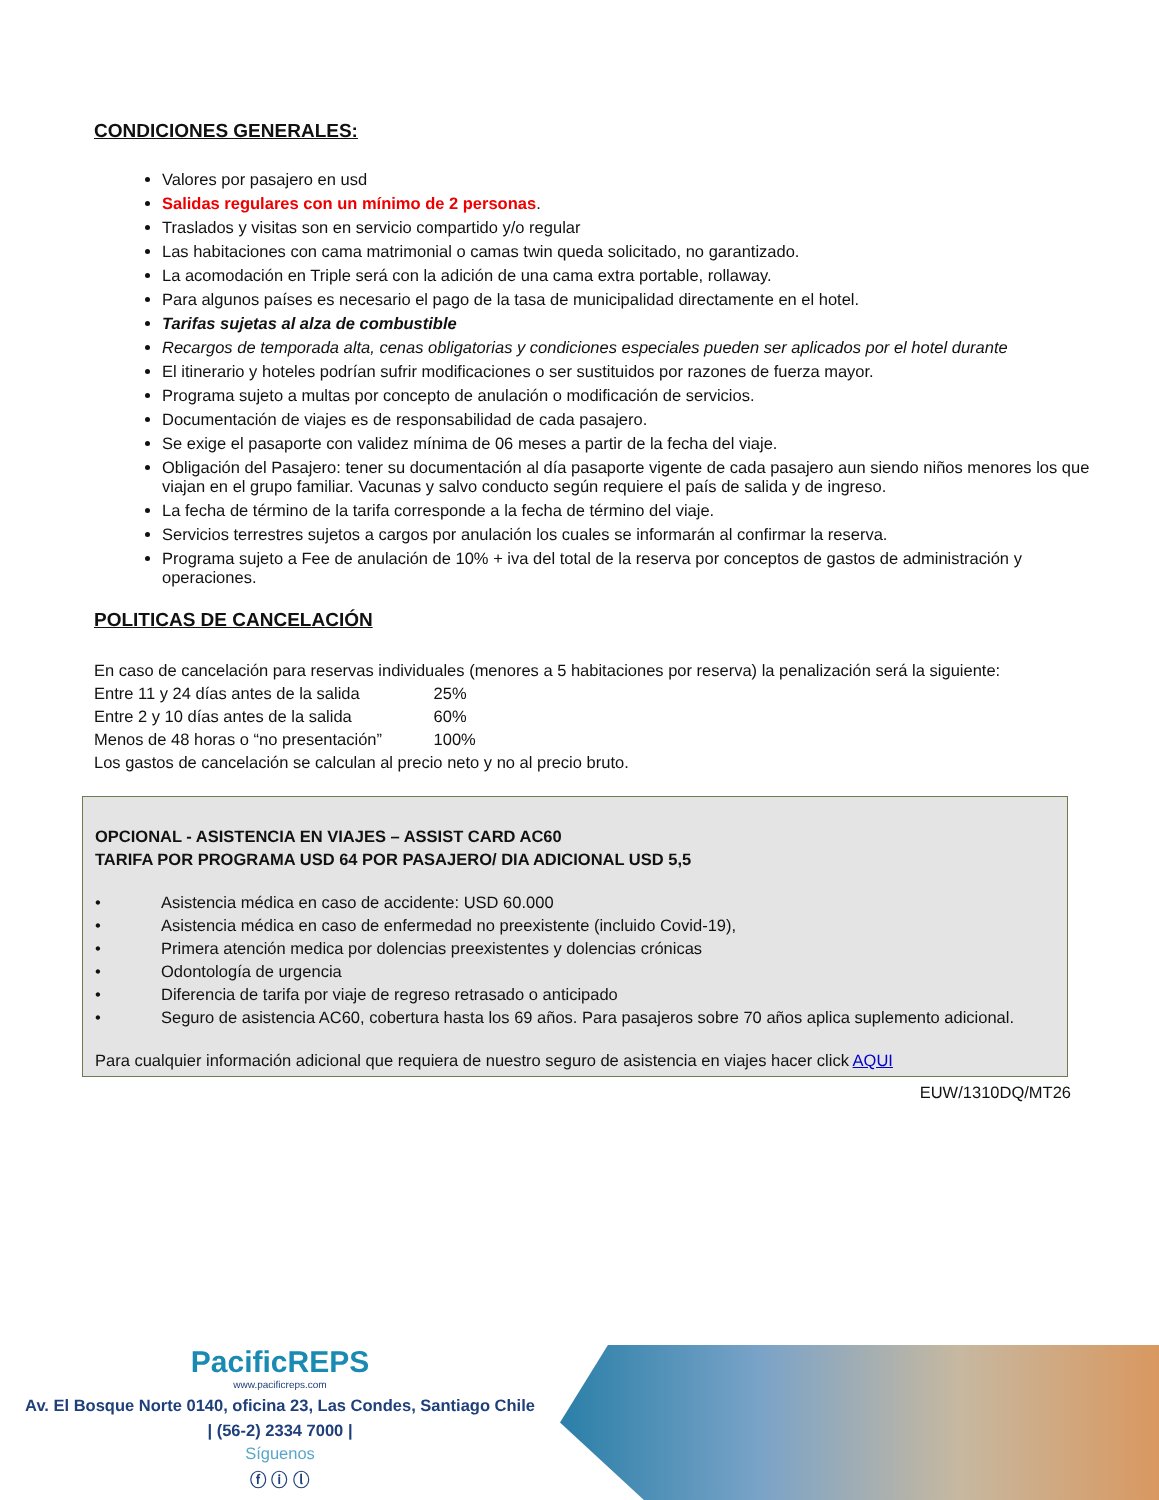CONDICIONES GENERALES:
Valores por pasajero en usd
Salidas regulares con un mínimo de 2 personas.
Traslados y visitas son en servicio compartido y/o regular
Las habitaciones con cama matrimonial o camas twin queda solicitado, no garantizado.
La acomodación en Triple será con la adición de una cama extra portable, rollaway.
Para algunos países es necesario el pago de la tasa de municipalidad directamente en el hotel.
Tarifas sujetas al alza de combustible
Recargos de temporada alta, cenas obligatorias y condiciones especiales pueden ser aplicados por el hotel durante
El itinerario y hoteles podrían sufrir modificaciones o ser sustituidos por razones de fuerza mayor.
Programa sujeto a multas por concepto de anulación o modificación de servicios.
Documentación de viajes es de responsabilidad de cada pasajero.
Se exige el pasaporte con validez mínima de 06 meses a partir de la fecha del viaje.
Obligación del Pasajero: tener su documentación al día pasaporte vigente de cada pasajero aun siendo niños menores los que viajan en el grupo familiar. Vacunas y salvo conducto según requiere el país de salida y de ingreso.
La fecha de término de la tarifa corresponde a la fecha de término del viaje.
Servicios terrestres sujetos a cargos por anulación los cuales se informarán al confirmar la reserva.
Programa sujeto a Fee de anulación de 10% + iva del total de la reserva por conceptos de gastos de administración y operaciones.
POLITICAS DE CANCELACIÓN
En caso de cancelación para reservas individuales (menores a 5 habitaciones por reserva) la penalización será la siguiente:
Entre 11 y 24 días antes de la salida 25%
Entre 2 y 10 días antes de la salida 60%
Menos de 48 horas o “no presentación” 100%
Los gastos de cancelación se calculan al precio neto y no al precio bruto.
OPCIONAL - ASISTENCIA EN VIAJES – ASSIST CARD AC60
TARIFA POR PROGRAMA USD 64 POR PASAJERO/ DIA ADICIONAL USD 5,5
• Asistencia médica en caso de accidente: USD 60.000
• Asistencia médica en caso de enfermedad no preexistente (incluido Covid-19),
• Primera atención medica por dolencias preexistentes y dolencias crónicas
• Odontología de urgencia
• Diferencia de tarifa por viaje de regreso retrasado o anticipado
• Seguro de asistencia AC60, cobertura hasta los 69 años. Para pasajeros sobre 70 años aplica suplemento adicional.
Para cualquier información adicional que requiera de nuestro seguro de asistencia en viajes hacer click AQUI
EUW/1310DQ/MT26
PacificREPS
www.pacificreps.com
Av. El Bosque Norte 0140, oficina 23, Las Condes, Santiago Chile
| (56-2) 2334 7000 |
Síguenos
ⓕ ⓘ ⓛ